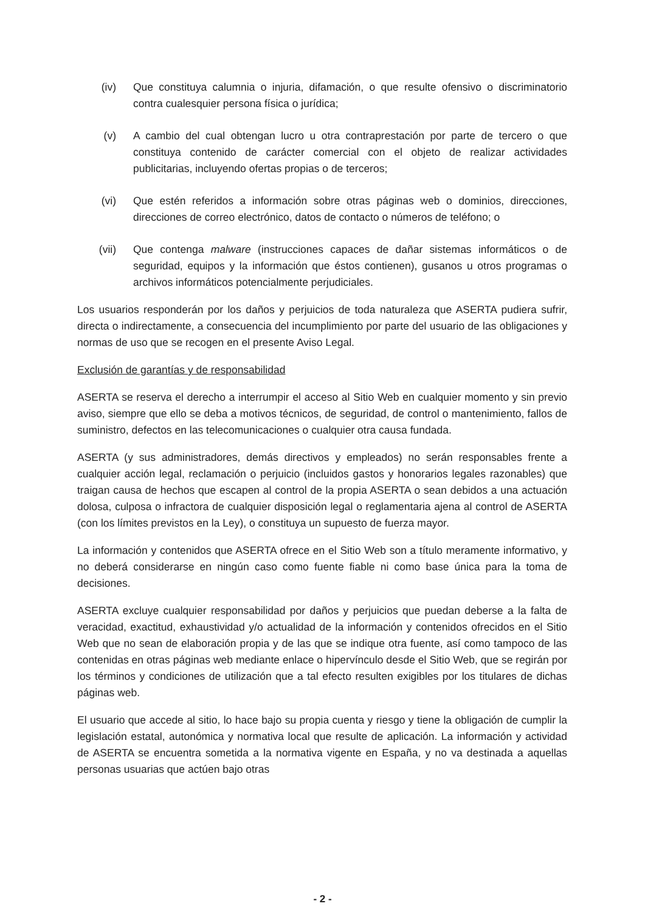(iv) Que constituya calumnia o injuria, difamación, o que resulte ofensivo o discriminatorio contra cualesquier persona física o jurídica;
(v) A cambio del cual obtengan lucro u otra contraprestación por parte de tercero o que constituya contenido de carácter comercial con el objeto de realizar actividades publicitarias, incluyendo ofertas propias o de terceros;
(vi) Que estén referidos a información sobre otras páginas web o dominios, direcciones, direcciones de correo electrónico, datos de contacto o números de teléfono; o
(vii) Que contenga malware (instrucciones capaces de dañar sistemas informáticos o de seguridad, equipos y la información que éstos contienen), gusanos u otros programas o archivos informáticos potencialmente perjudiciales.
Los usuarios responderán por los daños y perjuicios de toda naturaleza que ASERTA pudiera sufrir, directa o indirectamente, a consecuencia del incumplimiento por parte del usuario de las obligaciones y normas de uso que se recogen en el presente Aviso Legal.
Exclusión de garantías y de responsabilidad
ASERTA se reserva el derecho a interrumpir el acceso al Sitio Web en cualquier momento y sin previo aviso, siempre que ello se deba a motivos técnicos, de seguridad, de control o mantenimiento, fallos de suministro, defectos en las telecomunicaciones o cualquier otra causa fundada.
ASERTA (y sus administradores, demás directivos y empleados) no serán responsables frente a cualquier acción legal, reclamación o perjuicio (incluidos gastos y honorarios legales razonables) que traigan causa de hechos que escapen al control de la propia ASERTA o sean debidos a una actuación dolosa, culposa o infractora de cualquier disposición legal o reglamentaria ajena al control de ASERTA (con los límites previstos en la Ley), o constituya un supuesto de fuerza mayor.
La información y contenidos que ASERTA ofrece en el Sitio Web son a título meramente informativo, y no deberá considerarse en ningún caso como fuente fiable ni como base única para la toma de decisiones.
ASERTA excluye cualquier responsabilidad por daños y perjuicios que puedan deberse a la falta de veracidad, exactitud, exhaustividad y/o actualidad de la información y contenidos ofrecidos en el Sitio Web que no sean de elaboración propia y de las que se indique otra fuente, así como tampoco de las contenidas en otras páginas web mediante enlace o hipervínculo desde el Sitio Web, que se regirán por los términos y condiciones de utilización que a tal efecto resulten exigibles por los titulares de dichas páginas web.
El usuario que accede al sitio, lo hace bajo su propia cuenta y riesgo y tiene la obligación de cumplir la legislación estatal, autonómica y normativa local que resulte de aplicación. La información y actividad de ASERTA se encuentra sometida a la normativa vigente en España, y no va destinada a aquellas personas usuarias que actúen bajo otras
- 2 -